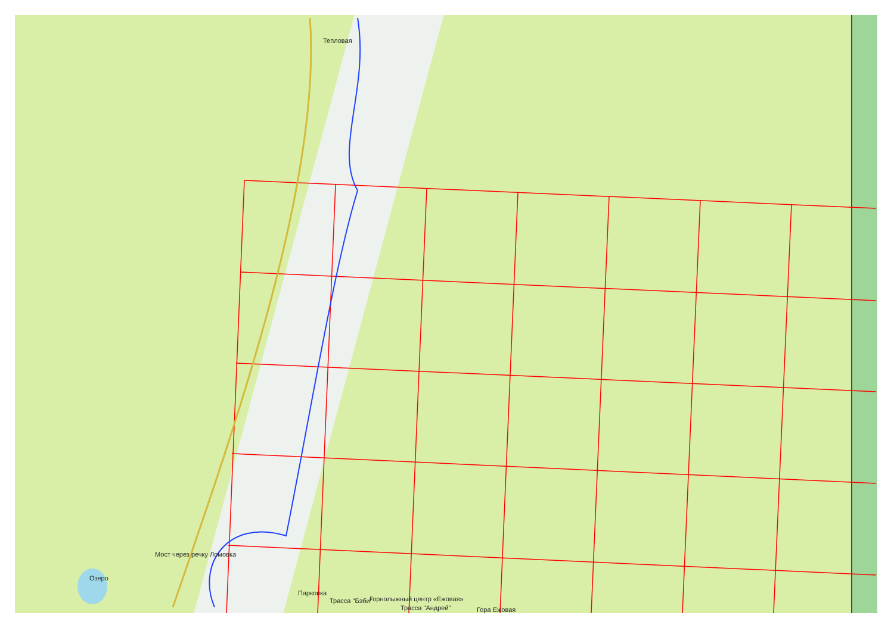Тепловая
Мост через речку Ломовка
Озеро
Парковка
Трасса "Бэби" Горнолыжный центр «Ежовая»
Трасса "Андрей" Гора Ежовая